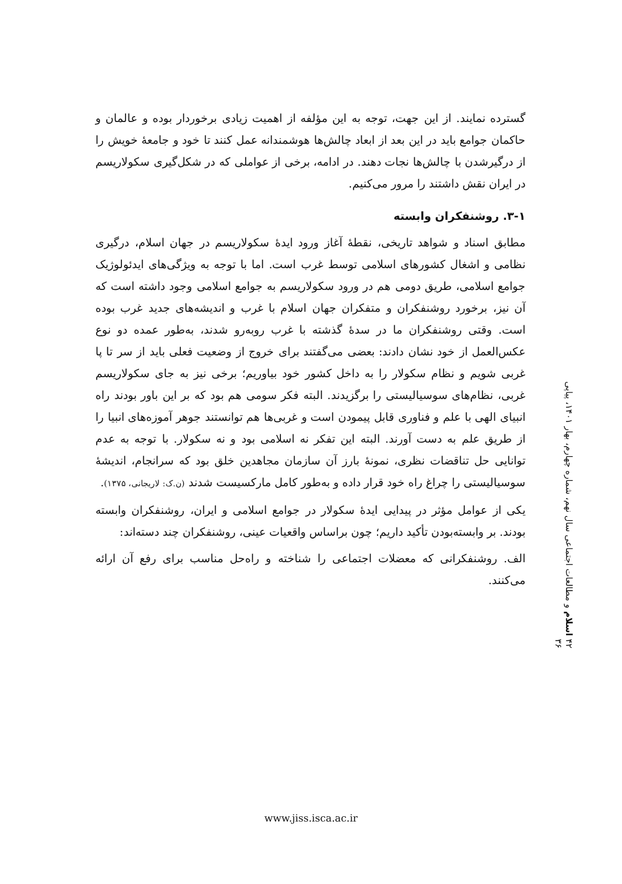گسترده نمایند. از این جهت، توجه به این مؤلفه از اهمیت زیادی برخوردار بوده و عالمان و حاکمان جوامع باید در این بعد از ابعاد چالش‌ها هوشمندانه عمل کنند تا خود و جامعهٔ خویش را از درگیرشدن با چالش‌ها نجات دهند. در ادامه، برخی از عواملی که در شکل‌گیری سکولاریسم در ایران نقش داشتند را مرور می‌کنیم.
۳-۱. روشنفکران وابسته
مطابق اسناد و شواهد تاریخی، نقطهٔ آغاز ورود ایدهٔ سکولاریسم در جهان اسلام، درگیری نظامی و اشغال کشورهای اسلامی توسط غرب است. اما با توجه به ویژگی‌های ایدئولوژیک جوامع اسلامی، طریق دومی هم در ورود سکولاریسم به جوامع اسلامی وجود داشته است که آن نیز، برخورد روشنفکران و متفکران جهان اسلام با غرب و اندیشه‌های جدید غرب بوده است. وقتی روشنفکران ما در سدهٔ گذشته با غرب روبه‌رو شدند، به‌طور عمده دو نوع عکس‌العمل از خود نشان دادند: بعضی می‌گفتند برای خروج از وضعیت فعلی باید از سر تا پا غربی شویم و نظام سکولار را به داخل کشور خود بیاوریم؛ برخی نیز به جای سکولاریسم غربی، نظام‌های سوسیالیستی را برگزیدند. البته فکر سومی هم بود که بر این باور بودند راه انبیای الهی با علم و فناوری قابل پیمودن است و غربی‌ها هم توانستند جوهر آموزه‌های انبیا را از طریق علم به دست آورند. البته این تفکر نه اسلامی بود و نه سکولار. با توجه به عدم توانایی حل تناقضات نظری، نمونهٔ بارز آن سازمان مجاهدین خلق بود که سرانجام، اندیشهٔ سوسیالیستی را چراغ راه خود قرار داده و به‌طور کامل مارکسیست شدند (ن.ک: لاریجانی، ۱۳۷۵).
یکی از عوامل مؤثر در پیدایی ایدهٔ سکولار در جوامع اسلامی و ایران، روشنفکران وابسته بودند. بر وابسته‌بودن تأکید داریم؛ چون براساس واقعیات عینی، روشنفکران چند دسته‌اند:
الف. روشنفکرانی که معضلات اجتماعی را شناخته و راه‌حل مناسب برای رفع آن ارائه می‌کنند.
۴۲ اسلام و مطالعات اجتماعی سال نهم، شماره چهارم، بهار ۱۴۰۱، پیاپی ۳۶
www.jiss.isca.ac.ir